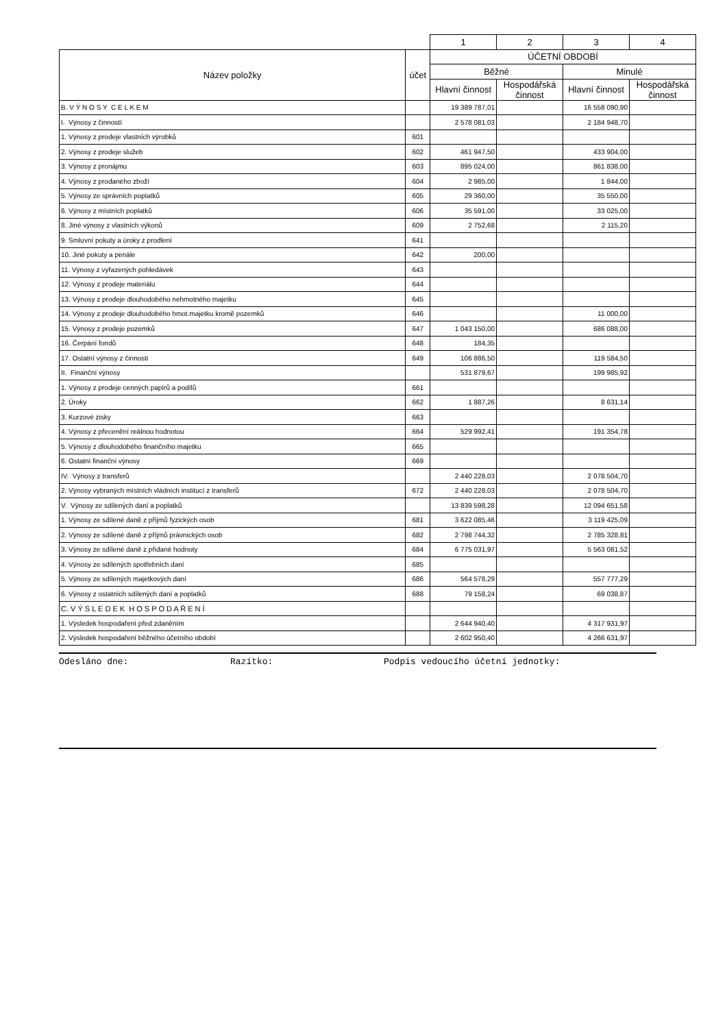| | | 1 | 2 | 3 | 4 |
| --- | --- | --- | --- | --- | --- |
| Název položky | účet | ÚČETNÍ OBDOBÍ | | | |
| | | Běžné | | Minulé | |
| | | Hlavní činnost | Hospodářská činnost | Hlavní činnost | Hospodářská činnost |
| B. V Ý N O S Y C E L K E M | | 19 389 787,01 | | 16 558 090,90 | |
| I. Výnosy z činností | | 2 578 081,03 | | 2 184 948,70 | |
| 1. Výnosy z prodeje vlastních výrobků | 601 | | | | |
| 2. Výnosy z prodeje služeb | 602 | 461 947,50 | | 433 904,00 | |
| 3. Výnosy z pronájmu | 603 | 895 024,00 | | 861 838,00 | |
| 4. Výnosy z prodaného zboží | 604 | 2 985,00 | | 1 844,00 | |
| 5. Výnosy ze správních poplatků | 605 | 29 360,00 | | 35 550,00 | |
| 6. Výnosy z místních poplatků | 606 | 35 591,00 | | 33 025,00 | |
| 8. Jiné výnosy z vlastních výkonů | 609 | 2 752,68 | | 2 115,20 | |
| 9. Smluvní pokuty a úroky z prodlení | 641 | | | | |
| 10. Jiné pokuty a penále | 642 | 200,00 | | | |
| 11. Výnosy z vyřazených pohledávek | 643 | | | | |
| 12. Výnosy z prodeje materiálu | 644 | | | | |
| 13. Výnosy z prodeje dlouhodobého nehmotného majetku | 645 | | | | |
| 14. Výnosy z prodeje dlouhodobého hmot.majetku kromě pozemků | 646 | | | 11 000,00 | |
| 15. Výnosy z prodeje pozemků | 647 | 1 043 150,00 | | 686 088,00 | |
| 16. Čerpání fondů | 648 | 184,35 | | | |
| 17. Ostatní výnosy z činnosti | 649 | 106 886,50 | | 119 584,50 | |
| II. Finanční výnosy | | 531 879,67 | | 199 985,92 | |
| 1. Výnosy z prodeje cenných papírů a podílů | 661 | | | | |
| 2. Úroky | 662 | 1 887,26 | | 8 631,14 | |
| 3. Kurzové zisky | 663 | | | | |
| 4. Výnosy z přecenění reálnou hodnotou | 664 | 529 992,41 | | 191 354,78 | |
| 5. Výnosy z dlouhodobého finančního majetku | 665 | | | | |
| 6. Ostatní finanční výnosy | 669 | | | | |
| IV. Výnosy z transferů | | 2 440 228,03 | | 2 078 504,70 | |
| 2. Výnosy vybraných místních vládních institucí z transferů | 672 | 2 440 228,03 | | 2 078 504,70 | |
| V. Výnosy ze sdílených daní a poplatků | | 13 839 598,28 | | 12 094 651,58 | |
| 1. Výnosy ze sdílené daně z příjmů fyzických osob | 681 | 3 622 085,46 | | 3 119 425,09 | |
| 2. Výnosy ze sdílené daně z příjmů právnických osob | 682 | 2 798 744,32 | | 2 785 328,81 | |
| 3. Výnosy ze sdílené daně z přidané hodnoty | 684 | 6 775 031,97 | | 5 563 081,52 | |
| 4. Výnosy ze sdílených spotřebních daní | 685 | | | | |
| 5. Výnosy ze sdílených majetkových daní | 686 | 564 578,29 | | 557 777,29 | |
| 6. Výnosy z ostatních sdílených daní a poplatků | 688 | 79 158,24 | | 69 038,87 | |
| C. V Ý S L E D E K H O S P O D A Ř E N Í | | | | | |
| 1. Výsledek hospodaření před zdaněním | | 2 644 940,40 | | 4 317 931,97 | |
| 2. Výsledek hospodaření běžného účetního období | | 2 602 950,40 | | 4 266 631,97 | |
Odesláno dne: Razítko: Podpis vedoucího účetní jednotky: